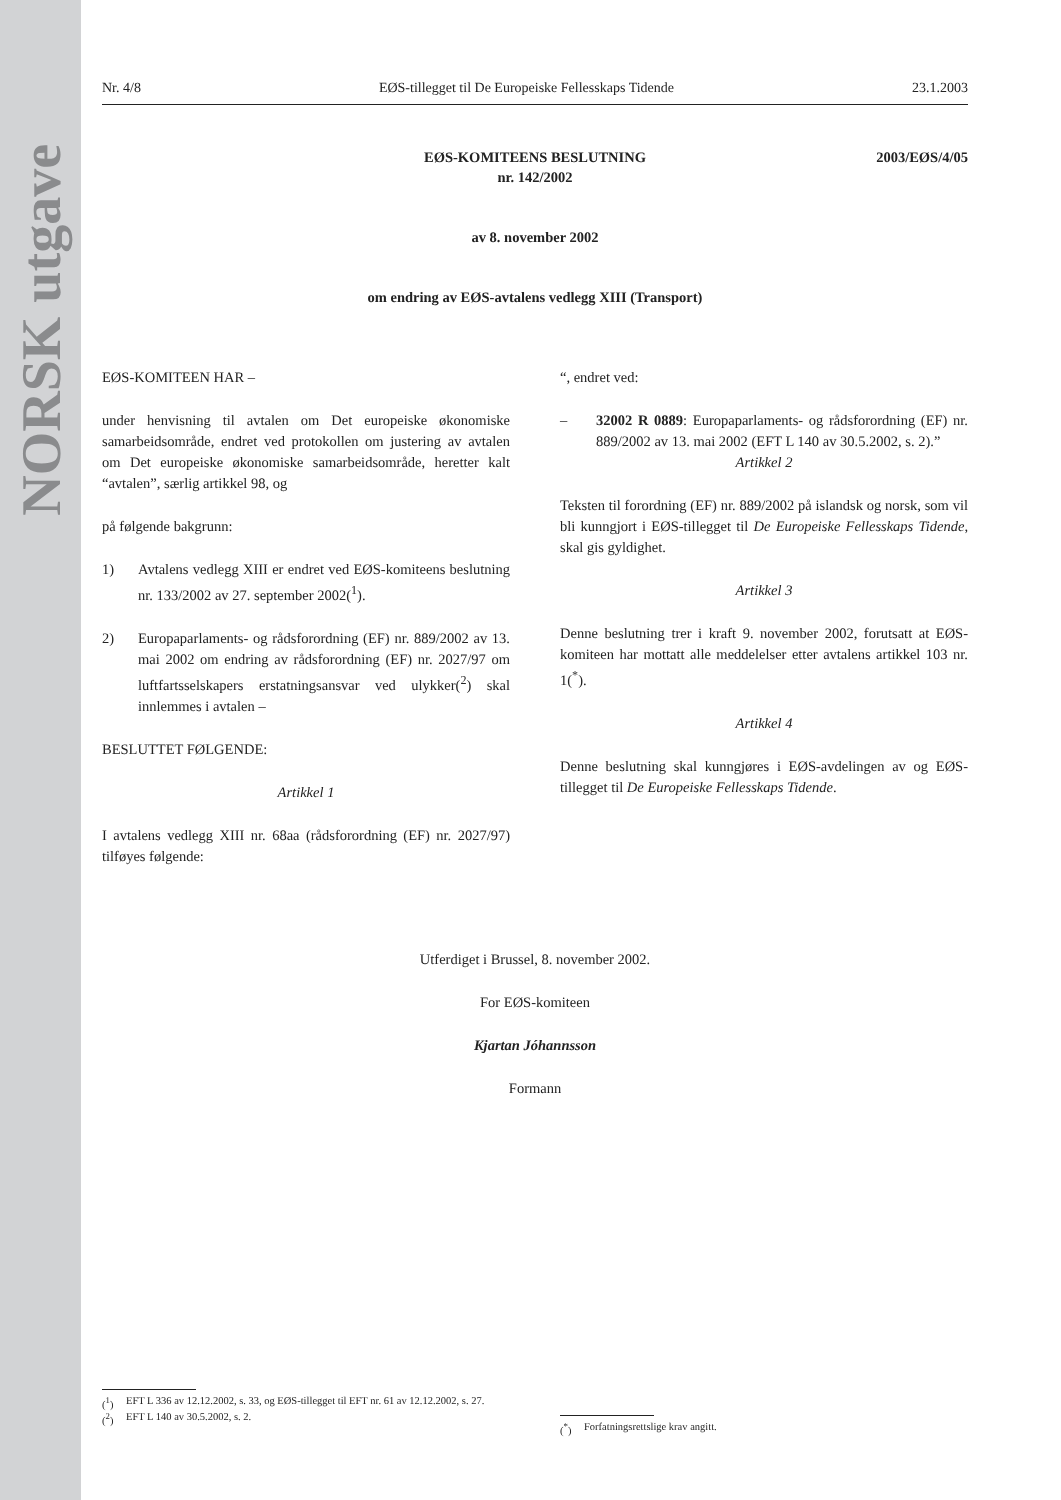NORSK utgave
Nr. 4/8 EØS-tillegget til De Europeiske Fellesskaps Tidende 23.1.2003
2003/EØS/4/05 EØS-KOMITEENS BESLUTNING
nr. 142/2002
av 8. november 2002
om endring av EØS-avtalens vedlegg XIII (Transport)
EØS-KOMITEEN HAR –
under henvisning til avtalen om Det europeiske økonomiske samarbeidsområde, endret ved protokollen om justering av avtalen om Det europeiske økonomiske samarbeidsområde, heretter kalt “avtalen”, særlig artikkel 98, og
på følgende bakgrunn:
1) Avtalens vedlegg XIII er endret ved EØS-komiteens beslutning nr. 133/2002 av 27. september 2002(<sup>1</sup>).
2) Europaparlaments- og rådsforordning (EF) nr. 889/2002 av 13. mai 2002 om endring av rådsforordning (EF) nr. 2027/97 om luftfartsselskapers erstatningsansvar ved ulykker(<sup>2</sup>) skal innlemmes i avtalen –
BESLUTTET FØLGENDE:
Artikkel 1
I avtalens vedlegg XIII nr. 68aa (rådsforordning (EF) nr. 2027/97) tilføyes følgende:
“, endret ved:
– 32002 R 0889: Europaparlaments- og rådsforordning (EF) nr. 889/2002 av 13. mai 2002 (EFT L 140 av 30.5.2002, s. 2).”
Artikkel 2
Teksten til forordning (EF) nr. 889/2002 på islandsk og norsk, som vil bli kunngjort i EØS-tillegget til De Europeiske Fellesskaps Tidende, skal gis gyldighet.
Artikkel 3
Denne beslutning trer i kraft 9. november 2002, forutsatt at EØS-komiteen har mottatt alle meddelelser etter avtalens artikkel 103 nr. 1(<sup>*</sup>).
Artikkel 4
Denne beslutning skal kunngjøres i EØS-avdelingen av og EØS-tillegget til De Europeiske Fellesskaps Tidende.
Utferdiget i Brussel, 8. november 2002.
For EØS-komiteen
Kjartan Jóhannsson
Formann
(<sup>1</sup>) EFT L 336 av 12.12.2002, s. 33, og EØS-tillegget til EFT nr. 61 av 12.12.2002, s. 27.
(<sup>2</sup>) EFT L 140 av 30.5.2002, s. 2.
(<sup>*</sup>) Forfatningsrettslige krav angitt.